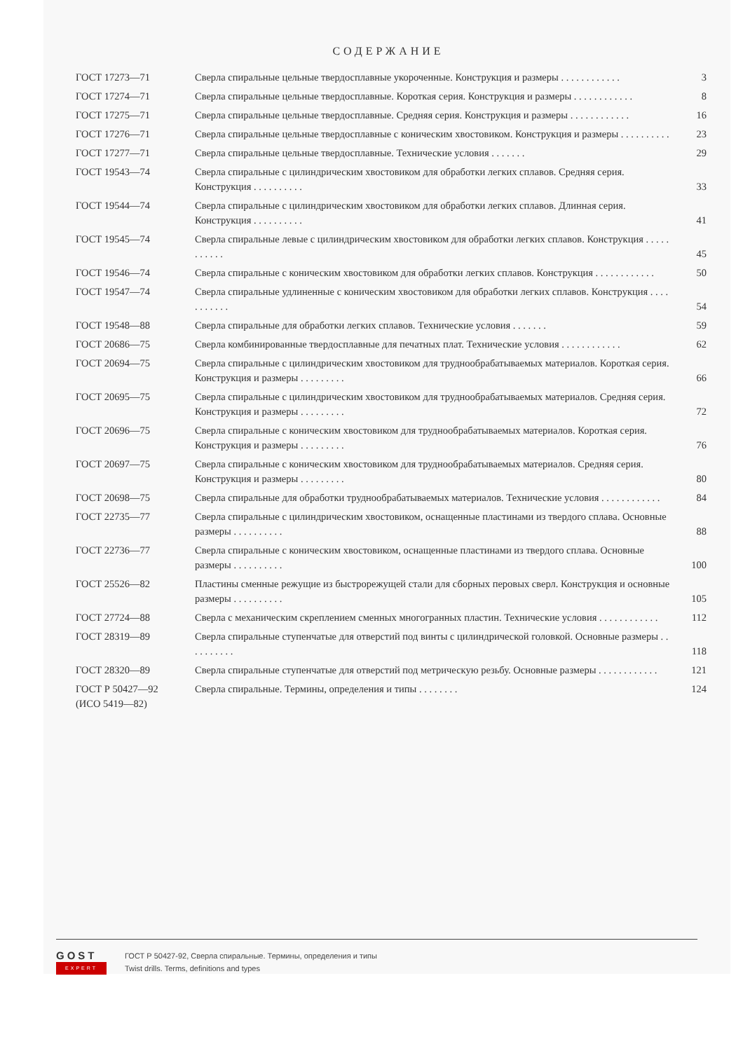СОДЕРЖАНИЕ
| ГОСТ 17273—71 | Сверла спиральные цельные твердосплавные укороченные. Конструкция и размеры . . . . . . . . . . . . | 3 |
| ГОСТ 17274—71 | Сверла спиральные цельные твердосплавные. Короткая серия. Конструкция и размеры . . . . . . . . . . . . | 8 |
| ГОСТ 17275—71 | Сверла спиральные цельные твердосплавные. Средняя серия. Конструкция и размеры . . . . . . . . . . . . | 16 |
| ГОСТ 17276—71 | Сверла спиральные цельные твердосплавные с коническим хвостовиком. Конструкция и размеры . . . . . . . . . . | 23 |
| ГОСТ 17277—71 | Сверла спиральные цельные твердосплавные. Технические условия . . . . . . . | 29 |
| ГОСТ 19543—74 | Сверла спиральные с цилиндрическим хвостовиком для обработки легких сплавов. Средняя серия. Конструкция . . . . . . . . . . | 33 |
| ГОСТ 19544—74 | Сверла спиральные с цилиндрическим хвостовиком для обработки легких сплавов. Длинная серия. Конструкция . . . . . . . . . . | 41 |
| ГОСТ 19545—74 | Сверла спиральные левые с цилиндрическим хвостовиком для обработки легких сплавов. Конструкция . . . . . . . . . . . | 45 |
| ГОСТ 19546—74 | Сверла спиральные с коническим хвостовиком для обработки легких сплавов. Конструкция . . . . . . . . . . . . | 50 |
| ГОСТ 19547—74 | Сверла спиральные удлиненные с коническим хвостовиком для обработки легких сплавов. Конструкция . . . . . . . . . . . | 54 |
| ГОСТ 19548—88 | Сверла спиральные для обработки легких сплавов. Технические условия . . . . . . . | 59 |
| ГОСТ 20686—75 | Сверла комбинированные твердосплавные для печатных плат. Технические условия . . . . . . . . . . . . | 62 |
| ГОСТ 20694—75 | Сверла спиральные с цилиндрическим хвостовиком для труднообрабатываемых материалов. Короткая серия. Конструкция и размеры . . . . . . . . . | 66 |
| ГОСТ 20695—75 | Сверла спиральные с цилиндрическим хвостовиком для труднообрабатываемых материалов. Средняя серия. Конструкция и размеры . . . . . . . . . | 72 |
| ГОСТ 20696—75 | Сверла спиральные с коническим хвостовиком для труднообрабатываемых материалов. Короткая серия. Конструкция и размеры . . . . . . . . . | 76 |
| ГОСТ 20697—75 | Сверла спиральные с коническим хвостовиком для труднообрабатываемых материалов. Средняя серия. Конструкция и размеры . . . . . . . . . | 80 |
| ГОСТ 20698—75 | Сверла спиральные для обработки труднообрабатываемых материалов. Технические условия . . . . . . . . . . . . | 84 |
| ГОСТ 22735—77 | Сверла спиральные с цилиндрическим хвостовиком, оснащенные пластинами из твердого сплава. Основные размеры . . . . . . . . . . | 88 |
| ГОСТ 22736—77 | Сверла спиральные с коническим хвостовиком, оснащенные пластинами из твердого сплава. Основные размеры . . . . . . . . . . | 100 |
| ГОСТ 25526—82 | Пластины сменные режущие из быстрорежущей стали для сборных перовых сверл. Конструкция и основные размеры . . . . . . . . . . | 105 |
| ГОСТ 27724—88 | Сверла с механическим скреплением сменных многогранных пластин. Технические условия . . . . . . . . . . . . | 112 |
| ГОСТ 28319—89 | Сверла спиральные ступенчатые для отверстий под винты с цилиндрической головкой. Основные размеры . . . . . . . . . . | 118 |
| ГОСТ 28320—89 | Сверла спиральные ступенчатые для отверстий под метрическую резьбу. Основные размеры . . . . . . . . . . . . | 121 |
| ГОСТ Р 50427—92 (ИСО 5419—82) | Сверла спиральные. Термины, определения и типы . . . . . . . . | 124 |
GOST
EXPERT
ГОСТ Р 50427-92, Сверла спиральные. Термины, определения и типы
Twist drills. Terms, definitions and types